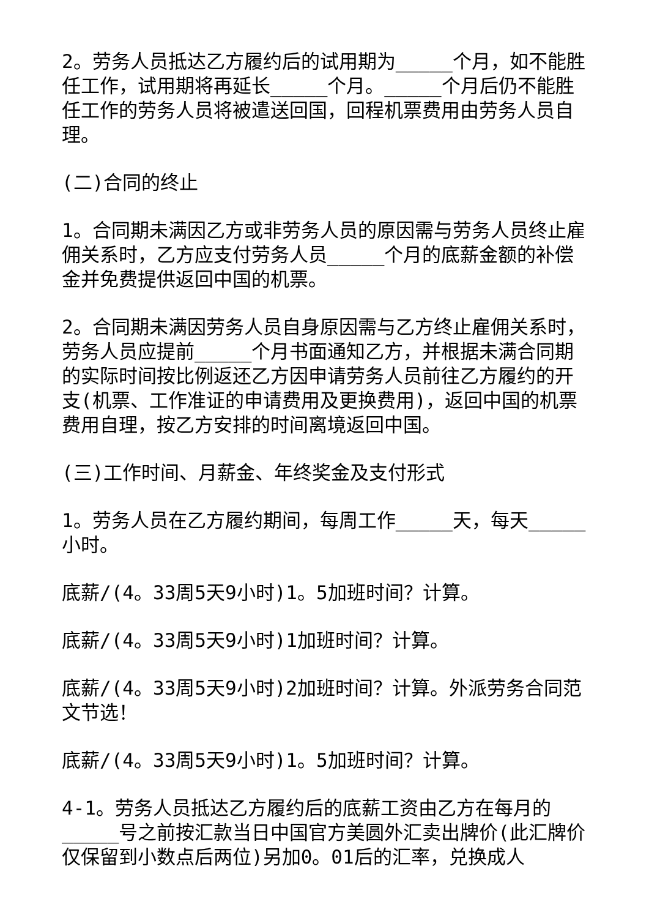2。劳务人员抵达乙方履约后的试用期为_____个月，如不能胜任工作，试用期将再延长_____个月。_____个月后仍不能胜任工作的劳务人员将被遣送回国，回程机票费用由劳务人员自理。
(二)合同的终止
1。合同期未满因乙方或非劳务人员的原因需与劳务人员终止雇佣关系时，乙方应支付劳务人员_____个月的底薪金额的补偿金并免费提供返回中国的机票。
2。合同期未满因劳务人员自身原因需与乙方终止雇佣关系时，劳务人员应提前_____个月书面通知乙方，并根据未满合同期的实际时间按比例返还乙方因申请劳务人员前往乙方履约的开支(机票、工作准证的申请费用及更换费用)，返回中国的机票费用自理，按乙方安排的时间离境返回中国。
(三)工作时间、月薪金、年终奖金及支付形式
1。劳务人员在乙方履约期间，每周工作_____天，每天_____小时。
底薪/(4。33周5天9小时)1。5加班时间？计算。
底薪/(4。33周5天9小时)1加班时间？计算。
底薪/(4。33周5天9小时)2加班时间？计算。外派劳务合同范文节选！
底薪/(4。33周5天9小时)1。5加班时间？计算。
4-1。劳务人员抵达乙方履约后的底薪工资由乙方在每月的_____号之前按汇款当日中国官方美圆外汇卖出牌价(此汇牌价仅保留到小数点后两位)另加0。01后的汇率，兑换成人